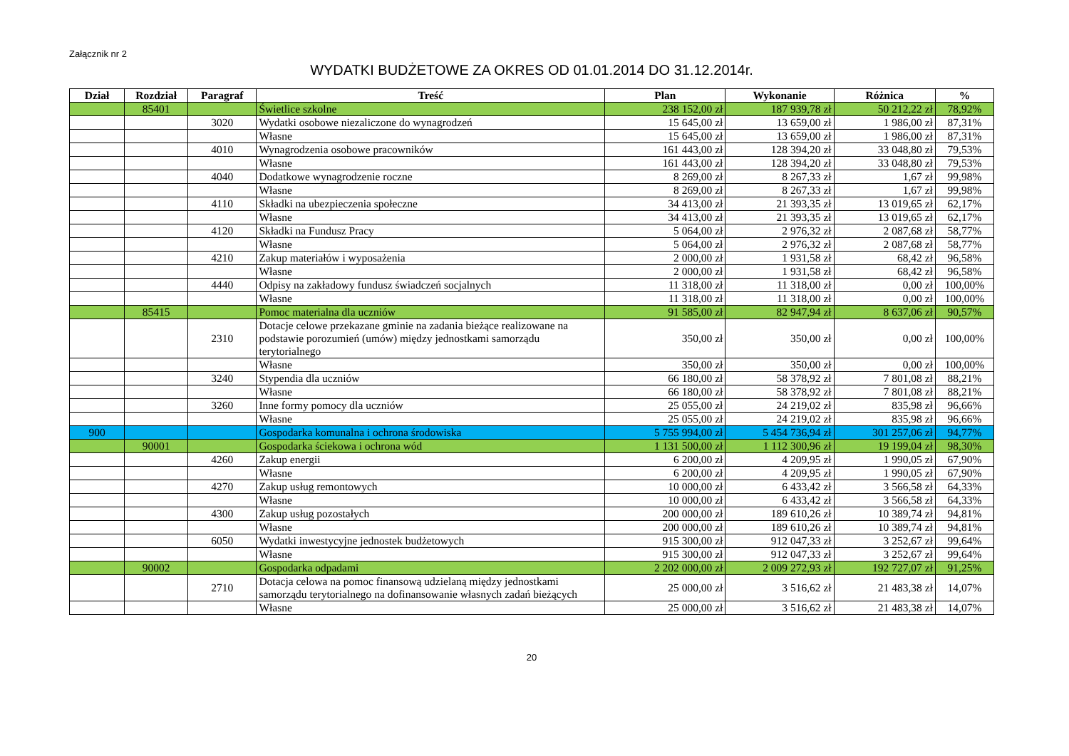Załącznik nr 2
WYDATKI BUDŻETOWE ZA OKRES OD 01.01.2014 DO 31.12.2014r.
| Dział | Rozdział | Paragraf | Treść | Plan | Wykonanie | Różnica | % |
| --- | --- | --- | --- | --- | --- | --- | --- |
| | 85401 | | Świetlice szkolne | 238 152,00 zł | 187 939,78 zł | 50 212,22 zł | 78,92% |
| | | 3020 | Wydatki osobowe niezaliczone do wynagrodzeń | 15 645,00 zł | 13 659,00 zł | 1 986,00 zł | 87,31% |
| | | | Własne | 15 645,00 zł | 13 659,00 zł | 1 986,00 zł | 87,31% |
| | | 4010 | Wynagrodzenia osobowe pracowników | 161 443,00 zł | 128 394,20 zł | 33 048,80 zł | 79,53% |
| | | | Własne | 161 443,00 zł | 128 394,20 zł | 33 048,80 zł | 79,53% |
| | | 4040 | Dodatkowe wynagrodzenie roczne | 8 269,00 zł | 8 267,33 zł | 1,67 zł | 99,98% |
| | | | Własne | 8 269,00 zł | 8 267,33 zł | 1,67 zł | 99,98% |
| | | 4110 | Składki na ubezpieczenia społeczne | 34 413,00 zł | 21 393,35 zł | 13 019,65 zł | 62,17% |
| | | | Własne | 34 413,00 zł | 21 393,35 zł | 13 019,65 zł | 62,17% |
| | | 4120 | Składki na Fundusz Pracy | 5 064,00 zł | 2 976,32 zł | 2 087,68 zł | 58,77% |
| | | | Własne | 5 064,00 zł | 2 976,32 zł | 2 087,68 zł | 58,77% |
| | | 4210 | Zakup materiałów i wyposażenia | 2 000,00 zł | 1 931,58 zł | 68,42 zł | 96,58% |
| | | | Własne | 2 000,00 zł | 1 931,58 zł | 68,42 zł | 96,58% |
| | | 4440 | Odpisy na zakładowy fundusz świadczeń socjalnych | 11 318,00 zł | 11 318,00 zł | 0,00 zł | 100,00% |
| | | | Własne | 11 318,00 zł | 11 318,00 zł | 0,00 zł | 100,00% |
| | 85415 | | Pomoc materialna dla uczniów | 91 585,00 zł | 82 947,94 zł | 8 637,06 zł | 90,57% |
| | | 2310 | Dotacje celowe przekazane gminie na zadania bieżące realizowane na podstawie porozumień (umów) między jednostkami samorządu terytorialnego | 350,00 zł | 350,00 zł | 0,00 zł | 100,00% |
| | | | Własne | 350,00 zł | 350,00 zł | 0,00 zł | 100,00% |
| | | 3240 | Stypendia dla uczniów | 66 180,00 zł | 58 378,92 zł | 7 801,08 zł | 88,21% |
| | | | Własne | 66 180,00 zł | 58 378,92 zł | 7 801,08 zł | 88,21% |
| | | 3260 | Inne formy pomocy dla uczniów | 25 055,00 zł | 24 219,02 zł | 835,98 zł | 96,66% |
| | | | Własne | 25 055,00 zł | 24 219,02 zł | 835,98 zł | 96,66% |
| 900 | | | Gospodarka komunalna i ochrona środowiska | 5 755 994,00 zł | 5 454 736,94 zł | 301 257,06 zł | 94,77% |
| | 90001 | | Gospodarka ściekowa i ochrona wód | 1 131 500,00 zł | 1 112 300,96 zł | 19 199,04 zł | 98,30% |
| | | 4260 | Zakup energii | 6 200,00 zł | 4 209,95 zł | 1 990,05 zł | 67,90% |
| | | | Własne | 6 200,00 zł | 4 209,95 zł | 1 990,05 zł | 67,90% |
| | | 4270 | Zakup usług remontowych | 10 000,00 zł | 6 433,42 zł | 3 566,58 zł | 64,33% |
| | | | Własne | 10 000,00 zł | 6 433,42 zł | 3 566,58 zł | 64,33% |
| | | 4300 | Zakup usług pozostałych | 200 000,00 zł | 189 610,26 zł | 10 389,74 zł | 94,81% |
| | | | Własne | 200 000,00 zł | 189 610,26 zł | 10 389,74 zł | 94,81% |
| | | 6050 | Wydatki inwestycyjne jednostek budżetowych | 915 300,00 zł | 912 047,33 zł | 3 252,67 zł | 99,64% |
| | | | Własne | 915 300,00 zł | 912 047,33 zł | 3 252,67 zł | 99,64% |
| | 90002 | | Gospodarka odpadami | 2 202 000,00 zł | 2 009 272,93 zł | 192 727,07 zł | 91,25% |
| | | 2710 | Dotacja celowa na pomoc finansową udzielaną między jednostkami samorządu terytorialnego na dofinansowanie własnych zadań bieżących | 25 000,00 zł | 3 516,62 zł | 21 483,38 zł | 14,07% |
| | | | Własne | 25 000,00 zł | 3 516,62 zł | 21 483,38 zł | 14,07% |
20